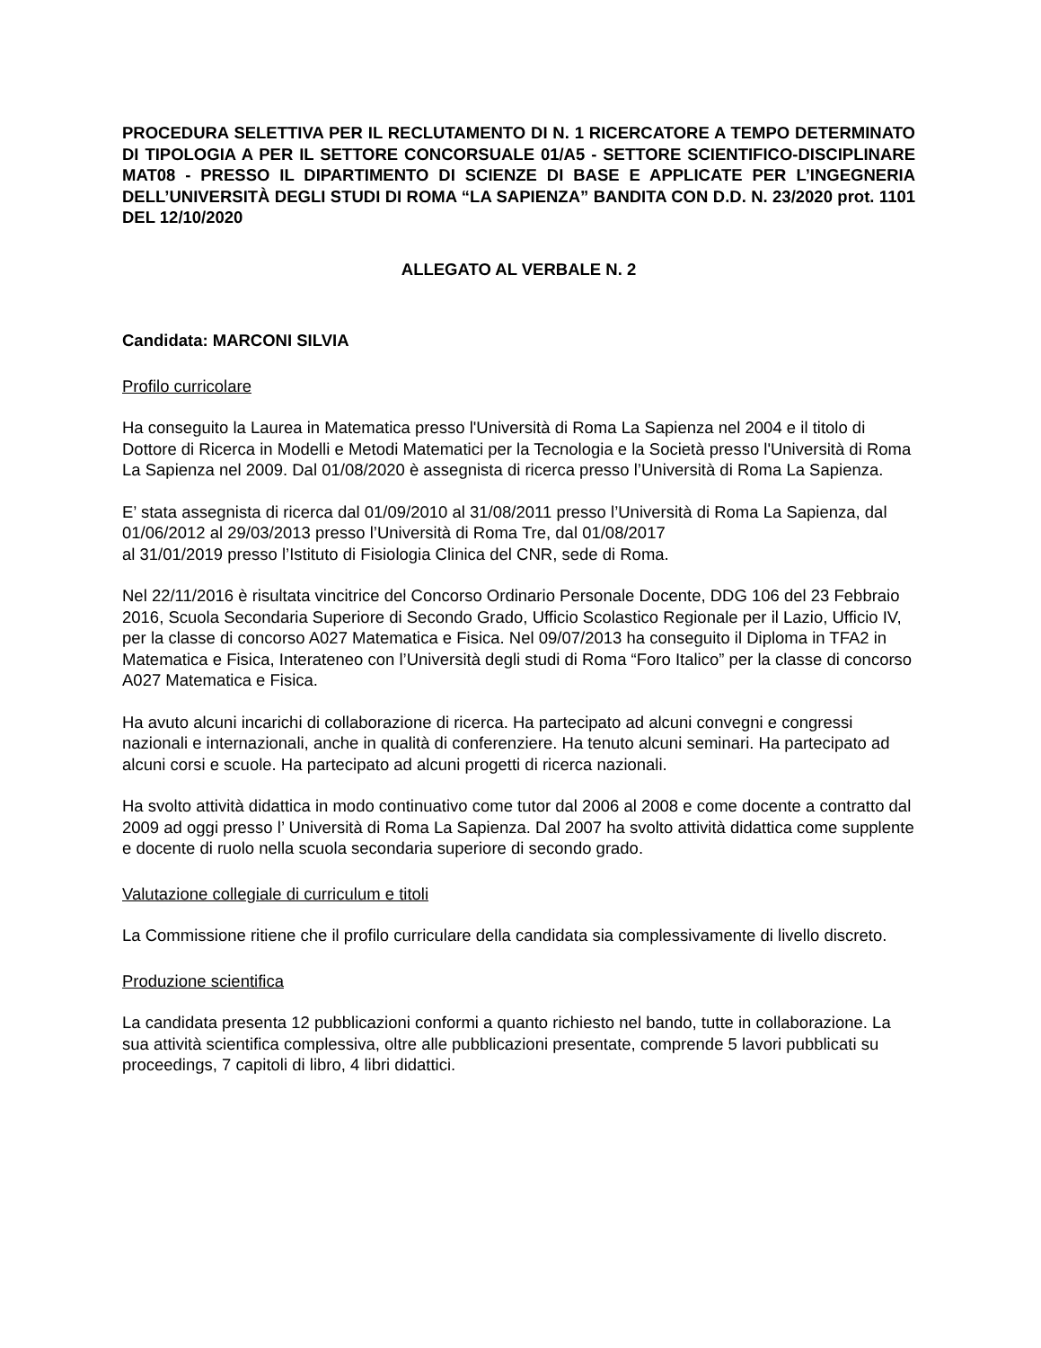PROCEDURA SELETTIVA PER IL RECLUTAMENTO DI N. 1 RICERCATORE A TEMPO DETERMINATO DI TIPOLOGIA A PER IL SETTORE CONCORSUALE 01/A5 - SETTORE SCIENTIFICO-DISCIPLINARE MAT08 - PRESSO IL DIPARTIMENTO DI SCIENZE DI BASE E APPLICATE PER L’INGEGNERIA DELL’UNIVERSITÀ DEGLI STUDI DI ROMA “LA SAPIENZA” BANDITA CON D.D. N. 23/2020 prot. 1101 DEL 12/10/2020
ALLEGATO AL VERBALE N. 2
Candidata: MARCONI SILVIA
Profilo curricolare
Ha conseguito la Laurea in Matematica presso l'Università di Roma La Sapienza nel 2004 e il titolo di Dottore di Ricerca in Modelli e Metodi Matematici per la Tecnologia e la Società presso l'Università di Roma La Sapienza nel 2009. Dal 01/08/2020 è assegnista di ricerca presso l’Università di Roma La Sapienza.
E’ stata assegnista di ricerca dal 01/09/2010 al 31/08/2011 presso l’Università di Roma La Sapienza, dal 01/06/2012 al 29/03/2013 presso l’Università di Roma Tre, dal 01/08/2017
al 31/01/2019 presso l’Istituto di Fisiologia Clinica del CNR, sede di Roma.
Nel 22/11/2016 è risultata vincitrice del Concorso Ordinario Personale Docente, DDG 106 del 23 Febbraio 2016, Scuola Secondaria Superiore di Secondo Grado, Ufficio Scolastico Regionale per il Lazio, Ufficio IV, per la classe di concorso A027 Matematica e Fisica. Nel 09/07/2013 ha conseguito il Diploma in TFA2 in Matematica e Fisica, Interateneo con l’Università degli studi di Roma “Foro Italico” per la classe di concorso A027 Matematica e Fisica.
Ha avuto alcuni incarichi di collaborazione di ricerca. Ha partecipato ad alcuni convegni e congressi nazionali e internazionali, anche in qualità di conferenziere. Ha tenuto alcuni seminari. Ha partecipato ad alcuni corsi e scuole. Ha partecipato ad alcuni progetti di ricerca nazionali.
Ha svolto attività didattica in modo continuativo come tutor dal 2006 al 2008 e come docente a contratto dal 2009 ad oggi presso l’ Università di Roma La Sapienza. Dal 2007 ha svolto attività didattica come supplente e docente di ruolo nella scuola secondaria superiore di secondo grado.
Valutazione collegiale di curriculum e titoli
La Commissione ritiene che il profilo curriculare della candidata sia complessivamente di livello discreto.
Produzione scientifica
La candidata presenta 12 pubblicazioni conformi a quanto richiesto nel bando, tutte in collaborazione. La sua attività scientifica complessiva, oltre alle pubblicazioni presentate, comprende 5 lavori pubblicati su proceedings, 7 capitoli di libro, 4 libri didattici.